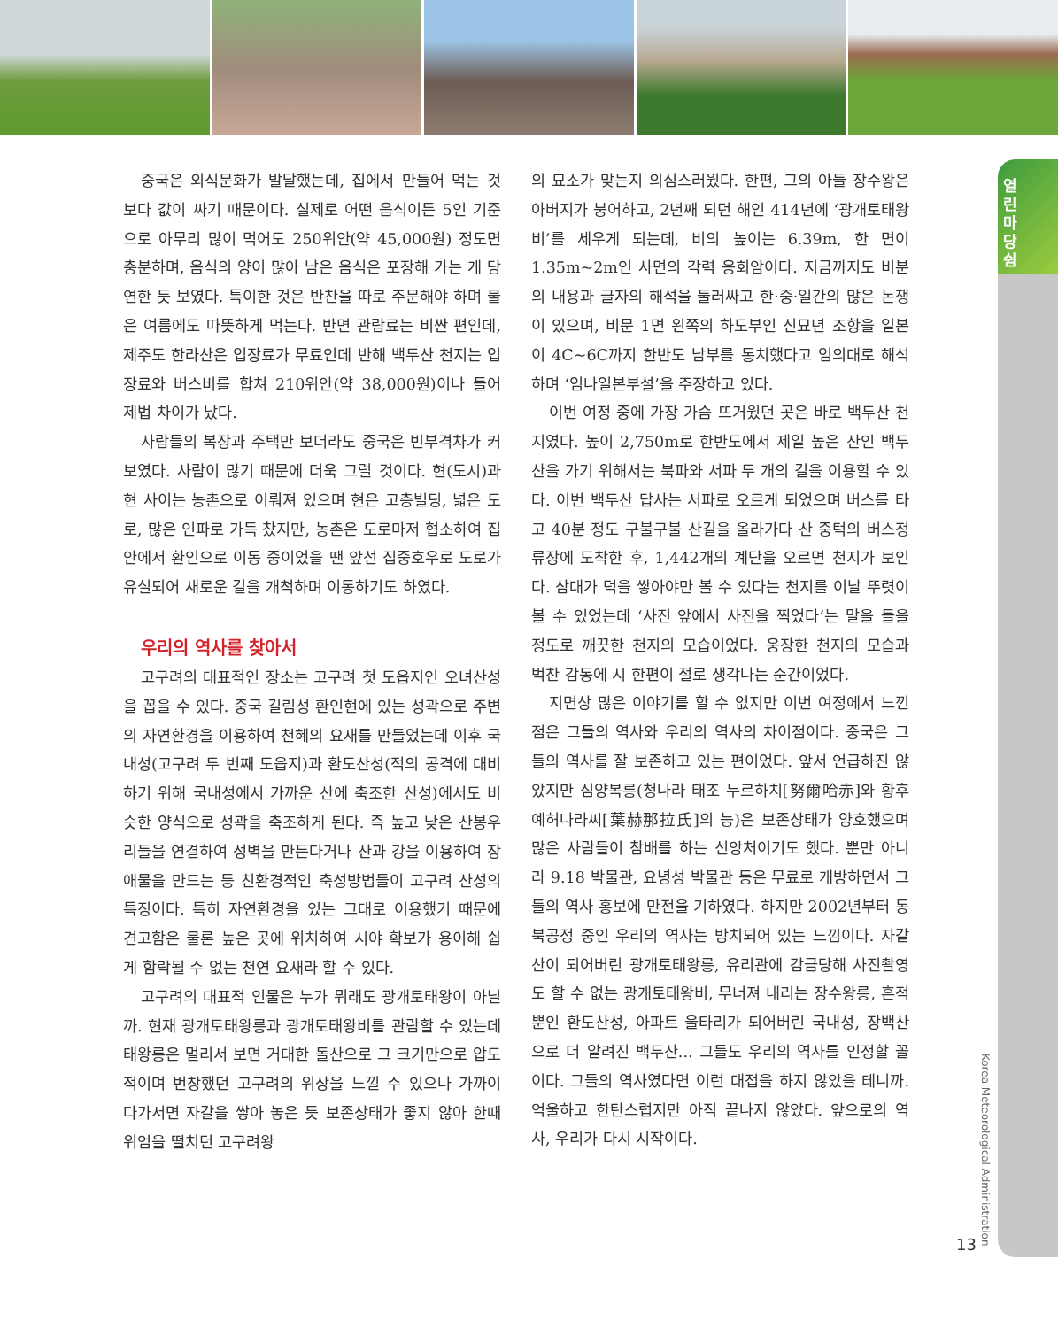열린마당 쉼
Korea Meteorological Administration
13
중국은 외식문화가 발달했는데, 집에서 만들어 먹는 것 보다 값이 싸기 때문이다. 실제로 어떤 음식이든 5인 기준으로 아무리 많이 먹어도 250위안(약 45,000원) 정도면 충분하며, 음식의 양이 많아 남은 음식은 포장해 가는 게 당연한 듯 보였다. 특이한 것은 반찬을 따로 주문해야 하며 물은 여름에도 따뜻하게 먹는다. 반면 관람료는 비싼 편인데, 제주도 한라산은 입장료가 무료인데 반해 백두산 천지는 입장료와 버스비를 합쳐 210위안(약 38,000원)이나 들어 제법 차이가 났다.
사람들의 복장과 주택만 보더라도 중국은 빈부격차가 커 보였다. 사람이 많기 때문에 더욱 그럴 것이다. 현(도시)과 현 사이는 농촌으로 이뤄져 있으며 현은 고층빌딩, 넓은 도로, 많은 인파로 가득 찼지만, 농촌은 도로마저 협소하여 집안에서 환인으로 이동 중이었을 땐 앞선 집중호우로 도로가 유실되어 새로운 길을 개척하며 이동하기도 하였다.
우리의 역사를 찾아서
고구려의 대표적인 장소는 고구려 첫 도읍지인 오녀산성을 꼽을 수 있다. 중국 길림성 환인현에 있는 성곽으로 주변의 자연환경을 이용하여 천혜의 요새를 만들었는데 이후 국내성(고구려 두 번째 도읍지)과 환도산성(적의 공격에 대비하기 위해 국내성에서 가까운 산에 축조한 산성)에서도 비슷한 양식으로 성곽을 축조하게 된다. 즉 높고 낮은 산봉우리들을 연결하여 성벽을 만든다거나 산과 강을 이용하여 장애물을 만드는 등 친환경적인 축성방법들이 고구려 산성의 특징이다. 특히 자연환경을 있는 그대로 이용했기 때문에 견고함은 물론 높은 곳에 위치하여 시야 확보가 용이해 쉽게 함락될 수 없는 천연 요새라 할 수 있다.
고구려의 대표적 인물은 누가 뭐래도 광개토태왕이 아닐까. 현재 광개토태왕릉과 광개토태왕비를 관람할 수 있는데 태왕릉은 멀리서 보면 거대한 돌산으로 그 크기만으로 압도적이며 번창했던 고구려의 위상을 느낄 수 있으나 가까이 다가서면 자갈을 쌓아 놓은 듯 보존상태가 좋지 않아 한때 위엄을 떨치던 고구려왕
의 묘소가 맞는지 의심스러웠다. 한편, 그의 아들 장수왕은 아버지가 붕어하고, 2년째 되던 해인 414년에 ‘광개토태왕비’를 세우게 되는데, 비의 높이는 6.39m, 한 면이 1.35m~2m인 사면의 각력 응회암이다. 지금까지도 비분의 내용과 글자의 해석을 둘러싸고 한·중·일간의 많은 논쟁이 있으며, 비문 1면 왼쪽의 하도부인 신묘년 조항을 일본이 4C~6C까지 한반도 남부를 통치했다고 임의대로 해석하며 ‘임나일본부설’을 주장하고 있다.
이번 여정 중에 가장 가슴 뜨거웠던 곳은 바로 백두산 천지였다. 높이 2,750m로 한반도에서 제일 높은 산인 백두산을 가기 위해서는 북파와 서파 두 개의 길을 이용할 수 있다. 이번 백두산 답사는 서파로 오르게 되었으며 버스를 타고 40분 정도 구불구불 산길을 올라가다 산 중턱의 버스정류장에 도착한 후, 1,442개의 계단을 오르면 천지가 보인다. 삼대가 덕을 쌓아야만 볼 수 있다는 천지를 이날 뚜렷이 볼 수 있었는데 ‘사진 앞에서 사진을 찍었다’는 말을 들을 정도로 깨끗한 천지의 모습이었다. 웅장한 천지의 모습과 벅찬 감동에 시 한편이 절로 생각나는 순간이었다.
지면상 많은 이야기를 할 수 없지만 이번 여정에서 느낀 점은 그들의 역사와 우리의 역사의 차이점이다. 중국은 그들의 역사를 잘 보존하고 있는 편이었다. 앞서 언급하진 않았지만 심양복릉(청나라 태조 누르하치[努爾哈赤]와 황후 예허나라씨[葉赫那拉氏]의 능)은 보존상태가 양호했으며 많은 사람들이 참배를 하는 신앙처이기도 했다. 뿐만 아니라 9.18 박물관, 요녕성 박물관 등은 무료로 개방하면서 그들의 역사 홍보에 만전을 기하였다. 하지만 2002년부터 동북공정 중인 우리의 역사는 방치되어 있는 느낌이다. 자갈산이 되어버린 광개토태왕릉, 유리관에 감금당해 사진촬영도 할 수 없는 광개토태왕비, 무너져 내리는 장수왕릉, 흔적뿐인 환도산성, 아파트 울타리가 되어버린 국내성, 장백산으로 더 알려진 백두산... 그들도 우리의 역사를 인정할 꼴이다. 그들의 역사였다면 이런 대접을 하지 않았을 테니까. 억울하고 한탄스럽지만 아직 끝나지 않았다. 앞으로의 역사, 우리가 다시 시작이다.